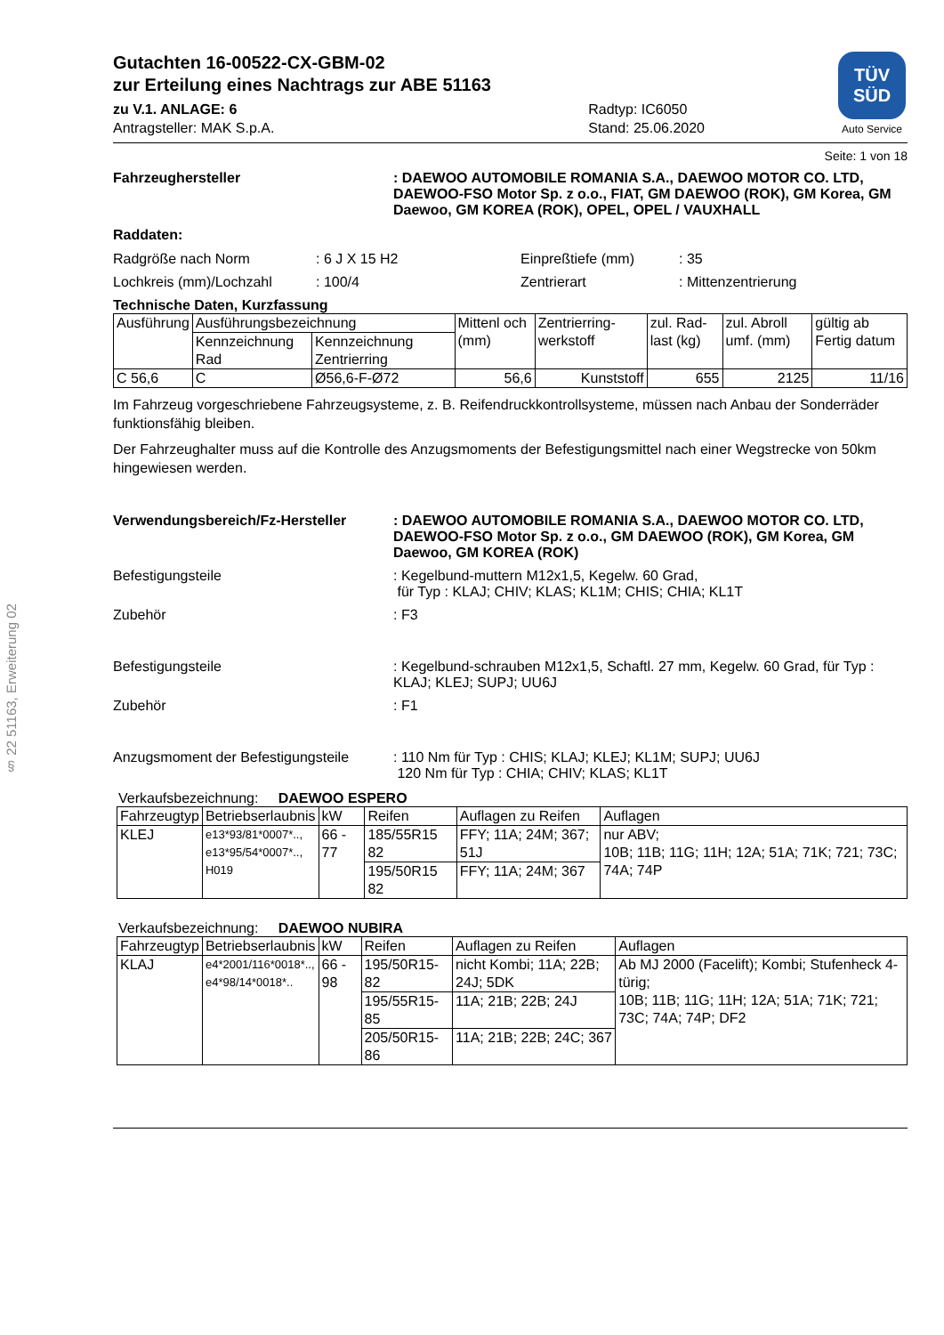§ 22 51163, Erweiterung 02
Gutachten 16-00522-CX-GBM-02
zur Erteilung eines Nachtrags zur ABE 51163
zu V.1. ANLAGE: 6
Antragsteller: MAK S.p.A.
Radtyp: IC6050
Stand: 25.06.2020
TÜV
SÜD
Auto Service
Seite: 1 von 18
Fahrzeughersteller : DAEWOO AUTOMOBILE ROMANIA S.A., DAEWOO MOTOR CO. LTD, DAEWOO-FSO Motor Sp. z o.o., FIAT, GM DAEWOO (ROK), GM Korea, GM Daewoo, GM KOREA (ROK), OPEL, OPEL / VAUXHALL
Raddaten:
Radgröße nach Norm : 6 J X 15 H2 Einpreßtiefe (mm) : 35
Lochkreis (mm)/Lochzahl : 100/4 Zentrierart : Mittenzentrierung
Technische Daten, Kurzfassung
| Ausführung | Ausführungsbezeichnung | | Mittenl och (mm) | Zentrierring-werkstoff | zul. Rad-last (kg) | zul. Abroll umf. (mm) | gültig ab Fertig datum |
| --- | --- | --- | --- | --- | --- | --- | --- |
| | Kennzeichnung Rad | Kennzeichnung Zentrierring | | | | | |
| C 56,6 | C | Ø56,6-F-Ø72 | 56,6 | Kunststoff | 655 | 2125 | 11/16 |
Im Fahrzeug vorgeschriebene Fahrzeugsysteme, z. B. Reifendruckkontrollsysteme, müssen nach Anbau der Sonderräder funktionsfähig bleiben.
Der Fahrzeughalter muss auf die Kontrolle des Anzugsmoments der Befestigungsmittel nach einer Wegstrecke von 50km hingewiesen werden.
Verwendungsbereich/Fz-Hersteller : DAEWOO AUTOMOBILE ROMANIA S.A., DAEWOO MOTOR CO. LTD, DAEWOO-FSO Motor Sp. z o.o., GM DAEWOO (ROK), GM Korea, GM Daewoo, GM KOREA (ROK)
Befestigungsteile : Kegelbund-muttern M12x1,5, Kegelw. 60 Grad,
für Typ : KLAJ; CHIV; KLAS; KL1M; CHIS; CHIA; KL1T
Zubehör : F3
Befestigungsteile : Kegelbund-schrauben M12x1,5, Schaftl. 27 mm, Kegelw. 60 Grad, für Typ : KLAJ; KLEJ; SUPJ; UU6J
Zubehör : F1
Anzugsmoment der Befestigungsteile
: 110 Nm für Typ : CHIS; KLAJ; KLEJ; KL1M; SUPJ; UU6J
120 Nm für Typ : CHIA; CHIV; KLAS; KL1T
Verkaufsbezeichnung: DAEWOO ESPERO
| Fahrzeugtyp | Betriebserlaubnis | kW | Reifen | Auflagen zu Reifen | Auflagen |
| --- | --- | --- | --- | --- | --- |
| KLEJ | e13*93/81*0007*.., e13*95/54*0007*.., H019 | 66 - 77 | 185/55R15 82 | FFY; 11A; 24M; 367; 51J | nur ABV; 10B; 11B; 11G; 11H; 12A; 51A; 71K; 721; 73C; 74A; 74P |
| | | | 195/50R15 82 | FFY; 11A; 24M; 367 | |
Verkaufsbezeichnung: DAEWOO NUBIRA
| Fahrzeugtyp | Betriebserlaubnis | kW | Reifen | Auflagen zu Reifen | Auflagen |
| --- | --- | --- | --- | --- | --- |
| KLAJ | e4*2001/116*0018*.., e4*98/14*0018*.. | 66 - 98 | 195/50R15-82 | nicht Kombi; 11A; 22B; 24J; 5DK | Ab MJ 2000 (Facelift); Kombi; Stufenheck 4-türig; 10B; 11B; 11G; 11H; 12A; 51A; 71K; 721; 73C; 74A; 74P; DF2 |
| | | | 195/55R15-85 | 11A; 21B; 22B; 24J | |
| | | | 205/50R15-86 | 11A; 21B; 22B; 24C; 367 | |